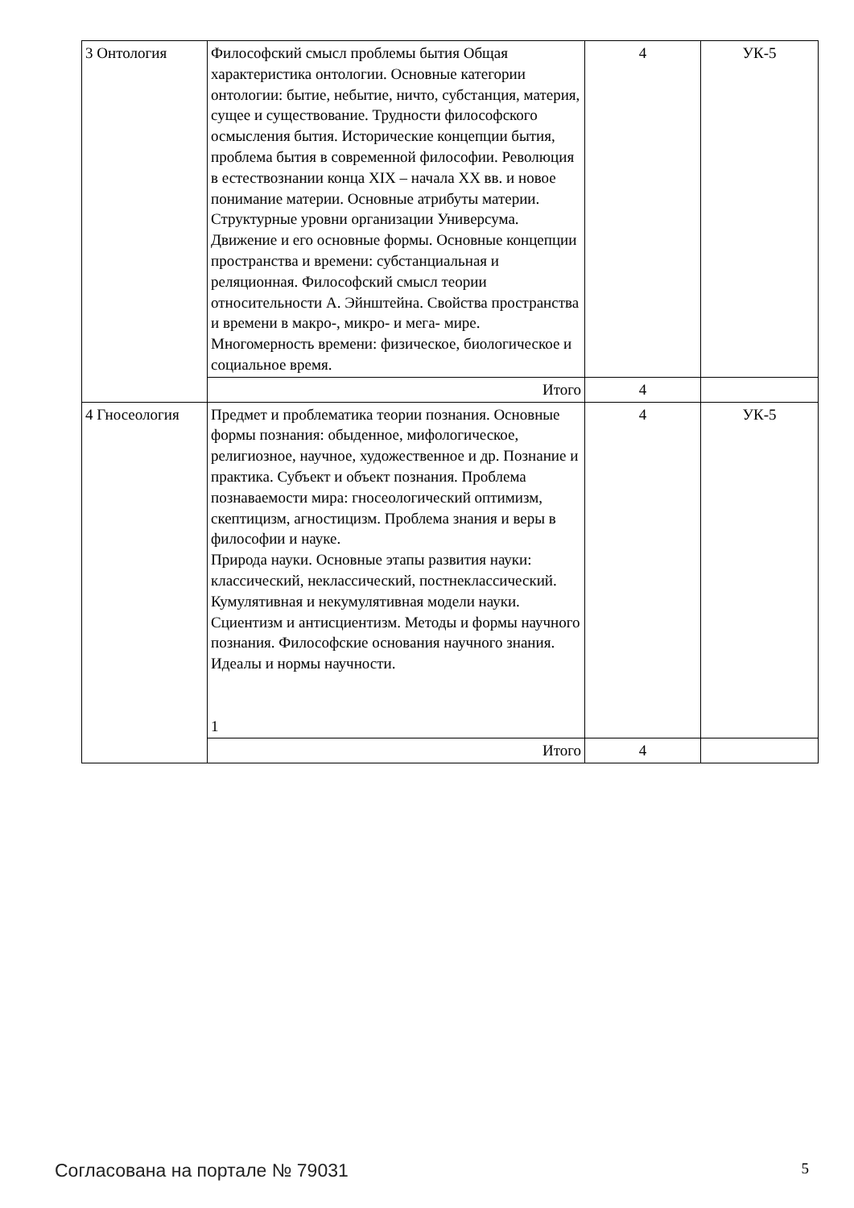| 3 Онтология | Философский смысл проблемы бытия Общая характеристика онтологии. Основные категории онтологии: бытие, небытие, ничто, субстанция, материя, сущее и существование. Трудности философского осмысления бытия. Исторические концепции бытия, проблема бытия в современной философии. Революция в естествознании конца XIX – начала XX вв. и новое понимание материи. Основные атрибуты материи. Структурные уровни организации Универсума. Движение и его основные формы. Основные концепции пространства и времени: субстанциальная и реляционная. Философский смысл теории относительности А. Эйнштейна. Свойства пространства и времени в макро-, микро- и мега- мире. Многомерность времени: физическое, биологическое и социальное время. | 4 | УК-5 |
| | Итого | 4 | |
| 4 Гносеология | Предмет и проблематика теории познания. Основные формы познания: обыденное, мифологическое, религиозное, научное, художественное и др. Познание и практика. Субъект и объект познания. Проблема познаваемости мира: гносеологический оптимизм, скептицизм, агностицизм. Проблема знания и веры в философии и науке. Природа науки. Основные этапы развития науки: классический, неклассический, постнеклассический. Кумулятивная и некумулятивная модели науки. Сциентизм и антисциентизм. Методы и формы научного познания. Философские основания научного знания. Идеалы и нормы научности. 1 | 4 | УК-5 |
| | Итого | 4 | |
Согласована на портале № 79031 5